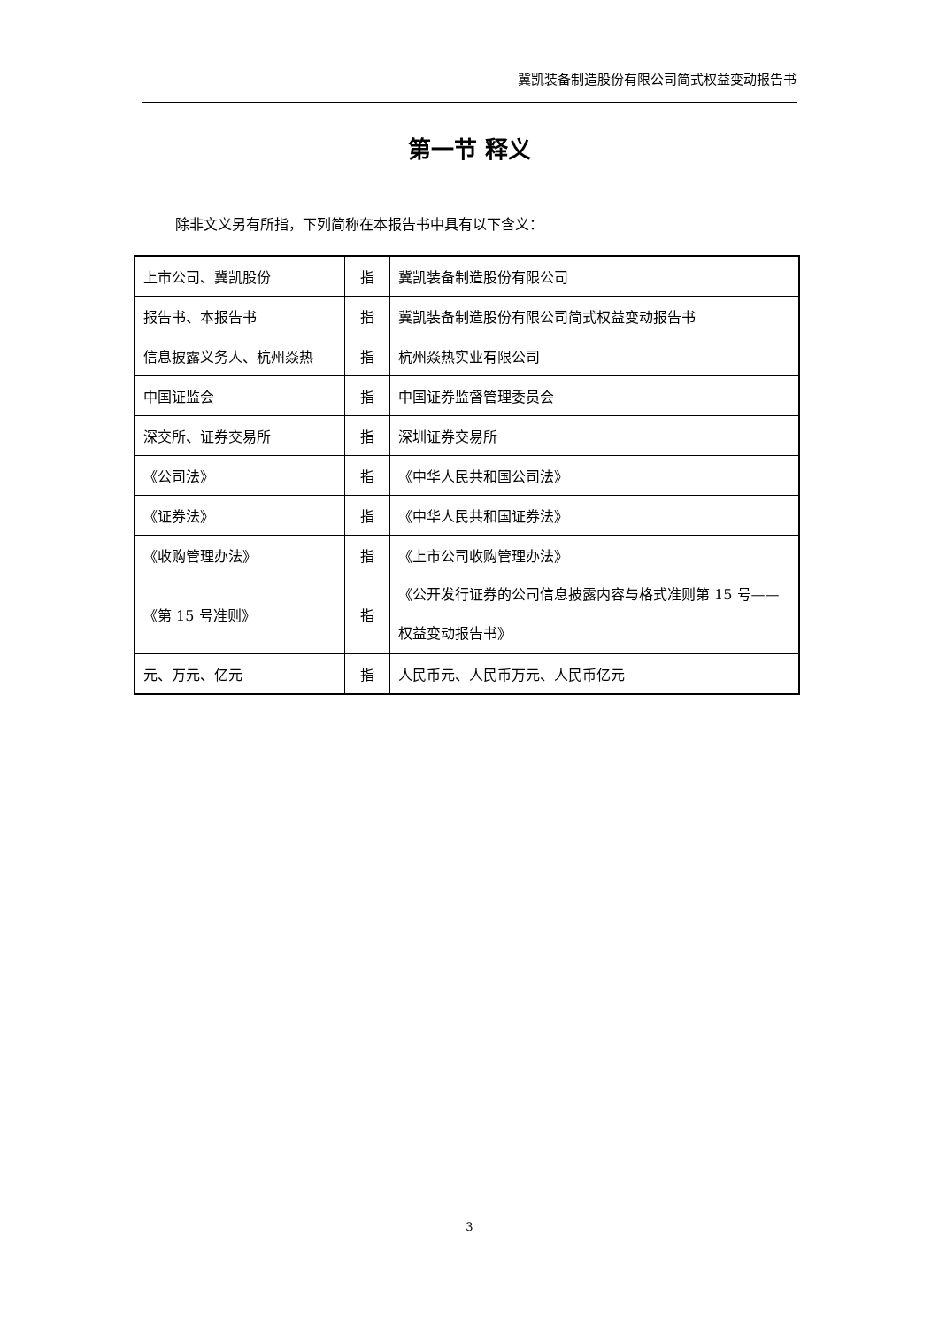冀凯装备制造股份有限公司简式权益变动报告书
第一节 释义
除非文义另有所指，下列简称在本报告书中具有以下含义：
| 上市公司、冀凯股份 | 指 | 冀凯装备制造股份有限公司 |
| 报告书、本报告书 | 指 | 冀凯装备制造股份有限公司简式权益变动报告书 |
| 信息披露义务人、杭州焱热 | 指 | 杭州焱热实业有限公司 |
| 中国证监会 | 指 | 中国证券监督管理委员会 |
| 深交所、证券交易所 | 指 | 深圳证券交易所 |
| 《公司法》 | 指 | 《中华人民共和国公司法》 |
| 《证券法》 | 指 | 《中华人民共和国证券法》 |
| 《收购管理办法》 | 指 | 《上市公司收购管理办法》 |
| 《第 15 号准则》 | 指 | 《公开发行证券的公司信息披露内容与格式准则第 15 号——权益变动报告书》 |
| 元、万元、亿元 | 指 | 人民币元、人民币万元、人民币亿元 |
3